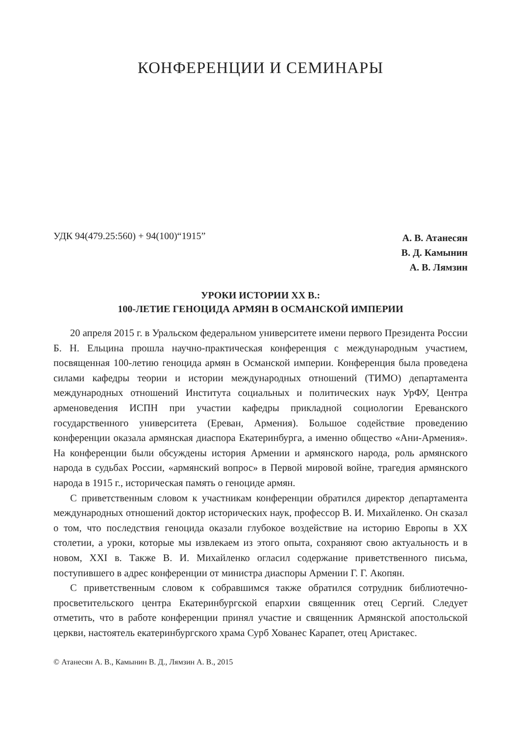КОНФЕРЕНЦИИ И СЕМИНАРЫ
УДК 94(479.25:560) + 94(100)“1915”
А. В. Атанесян
В. Д. Камынин
А. В. Лямзин
УРОКИ ИСТОРИИ XX В.:
100-ЛЕТИЕ ГЕНОЦИДА АРМЯН В ОСМАНСКОЙ ИМПЕРИИ
20 апреля 2015 г. в Уральском федеральном университете имени первого Президента России Б. Н. Ельцина прошла научно-практическая конференция с международным участием, посвященная 100-летию геноцида армян в Османской империи. Конференция была проведена силами кафедры теории и истории международных отношений (ТИМО) департамента международных отношений Института социальных и политических наук УрФУ, Центра арменоведения ИСПН при участии кафедры прикладной социологии Ереванского государственного университета (Ереван, Армения). Большое содействие проведению конференции оказала армянская диаспора Екатеринбурга, а именно общество «Ани-Армения». На конференции были обсуждены история Армении и армянского народа, роль армянского народа в судьбах России, «армянский вопрос» в Первой мировой войне, трагедия армянского народа в 1915 г., историческая память о геноциде армян.
С приветственным словом к участникам конференции обратился директор департамента международных отношений доктор исторических наук, профессор В. И. Михайленко. Он сказал о том, что последствия геноцида оказали глубокое воздействие на историю Европы в XX столетии, а уроки, которые мы извлекаем из этого опыта, сохраняют свою актуальность и в новом, XXI в. Также В. И. Михайленко огласил содержание приветственного письма, поступившего в адрес конференции от министра диаспоры Армении Г. Г. Акопян.
С приветственным словом к собравшимся также обратился сотрудник библиотечно-просветительского центра Екатеринбургской епархии священник отец Сергий. Следует отметить, что в работе конференции принял участие и священник Армянской апостольской церкви, настоятель екатеринбургского храма Сурб Хованес Карапет, отец Аристакес.
© Атанесян А. В., Камынин В. Д., Лямзин А. В., 2015